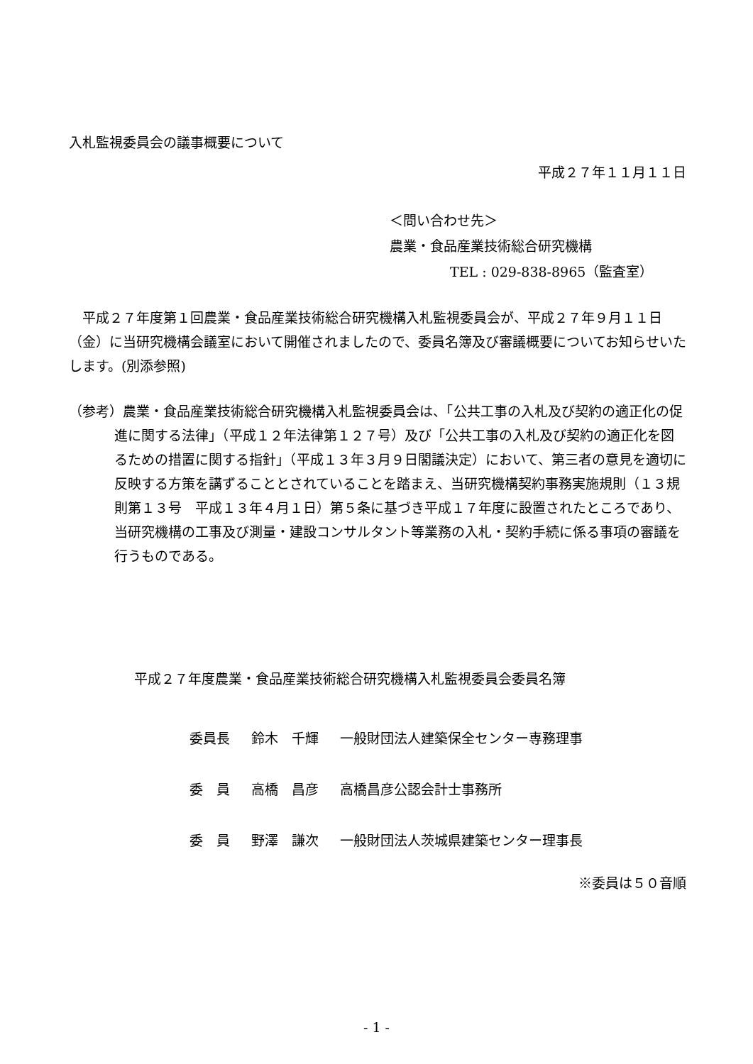入札監視委員会の議事概要について
平成２７年１１月１１日
＜問い合わせ先＞
農業・食品産業技術総合研究機構
TEL : 029-838-8965（監査室）
　平成２７年度第１回農業・食品産業技術総合研究機構入札監視委員会が、平成２７年９月１１日（金）に当研究機構会議室において開催されましたので、委員名簿及び審議概要についてお知らせいたします。(別添参照)
（参考）農業・食品産業技術総合研究機構入札監視委員会は、「公共工事の入札及び契約の適正化の促進に関する法律」（平成１２年法律第１２７号）及び「公共工事の入札及び契約の適正化を図るための措置に関する指針」（平成１３年３月９日閣議決定）において、第三者の意見を適切に反映する方策を講ずることとされていることを踏まえ、当研究機構契約事務実施規則（１３規則第１３号　平成１３年４月１日）第５条に基づき平成１７年度に設置されたところであり、当研究機構の工事及び測量・建設コンサルタント等業務の入札・契約手続に係る事項の審議を行うものである。
平成２７年度農業・食品産業技術総合研究機構入札監視委員会委員名簿
| 委員長 | 鈴木 千輝 | 一般財団法人建築保全センター専務理事 |
| 委 員 | 高橋 昌彦 | 高橋昌彦公認会計士事務所 |
| 委 員 | 野澤 謙次 | 一般財団法人茨城県建築センター理事長 |
※委員は５０音順
- 1 -